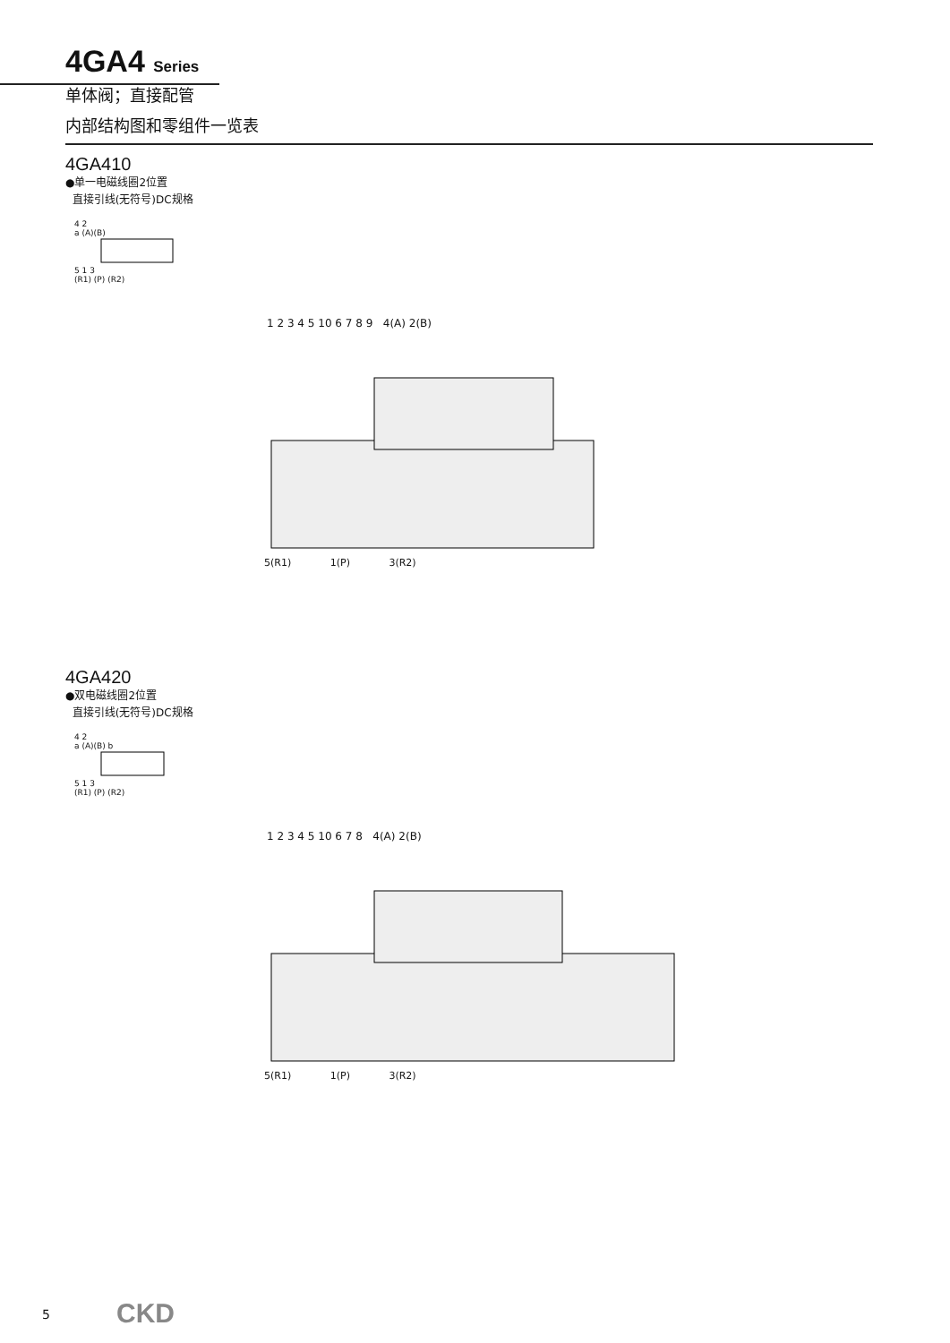4GA4 Series
单体阀；直接配管
内部结构图和零组件一览表
4GA410
●单一电磁线圈2位置
直接引线(无符号)DC规格
4 2
a (A)(B)
5 1 3
(R1) (P) (R2)
1 2 3 4 5 10 6 7 8 9 4(A) 2(B)
5(R1) 1(P) 3(R2)
4GA420
●双电磁线圈2位置
直接引线(无符号)DC规格
4 2
a (A)(B) b
5 1 3
(R1) (P) (R2)
1 2 3 4 5 10 6 7 8 4(A) 2(B)
5(R1) 1(P) 3(R2)
5 CKD